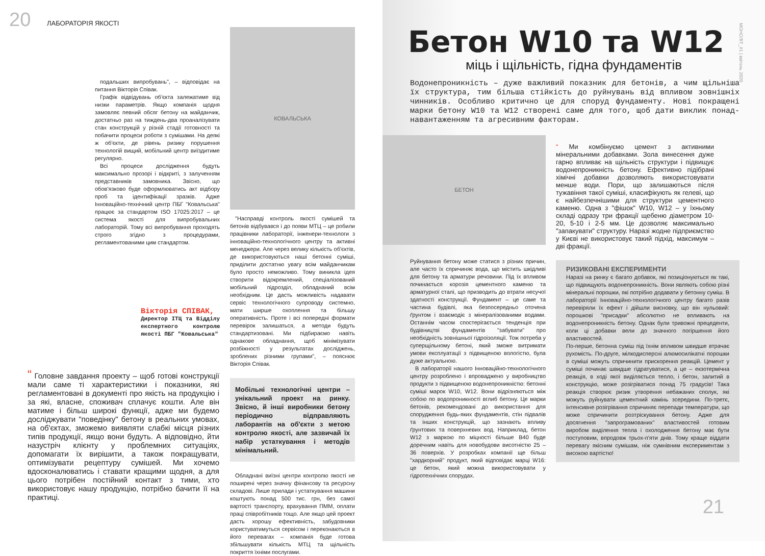20
ЛАБОРАТОРІЯ ЯКОСТІ
подальших випробувань", – відповідає на питання Вікторія Співак.
Графік відвідувань об'єкта залежатиме від низки параметрів. Якщо компанія щодня замовляє певний обсяг бетону на майданчик, достатньо раз на тиждень-два проаналізувати стан конструкцій у різній стадії готовності та побачити процеси роботи з сумішами. На деякі ж об'єкти, де рівень ризику порушення технологій вищий, мобільний центр виїздитиме регулярно.
Всі процеси дослідження будуть максимально прозорі і відкриті, з залученням представників замовника. Звісно, що обов'язково буде оформлюватись акт відбору проб та ідентифікації зразків. Адже Інноваційно-технічний центр ПБГ "Ковальська" працює за стандартом ISO 17025:2017 – це система якості для випробувальних лабораторій. Тому всі випробування проходять строго згідно з процедурами, регламентованими цим стандартом.
Вікторія СПІВАК,
Директор ІТЦ та Відділу експертного контролю якості ПБГ "Ковальська"
КОВАЛЬСЬКА
"Насправді контроль якості сумішей та бетонів відбувався і до появи МТЦ – це робили працівники лабораторії, інженери-технологи з інноваційно-технологічного центру та активні менеджери. Але через велику кількість об'єктів, де використовуються наші бетонні суміші, приділити достатню увагу всім майданчикам було просто неможливо. Тому виникла ідея створити відокремлений, спеціалізований мобільний підрозділ, обладнаний всім необхідним. Це дасть можливість надавати сервіс технологічного супроводу системно, мати ширше охоплення та більшу оперативність. Проте і всі попередні формати перевірок залишаться, а методи будуть стандартизовані. Ми підбираємо навіть однакове обладнання, щоб мінімізувати розбіжності у результатах досліджень, зроблених різними групами", – пояснює Вікторія Співак.
Мобільні технологічні центри – унікальний проект на ринку. Звісно, й інші виробники бетону періодично відправляють лаборантів на об'єкти з метою контролю якості, але зазвичай їх набір устаткування і методів мінімальний.
Обладнані виїзні центри контролю якості не поширені через значну фінансову та ресурсну складові. Лише прилади і устаткування машини коштують понад 500 тис. грн, без самої вартості транспорту, врахування ПММ, оплати праці співробітників тощо. Але якщо цей проект дасть хорошу ефективність, забудовники користуватимуться сервісом і переконаються в його перевагах – компанія буде готова збільшувати кількість МТЦ та щільність покриття їхніми послугами.
“ Головне завдання проекту – щоб готові конструкції мали саме ті характеристики і показники, які регламентовані в документі про якість на продукцію і за які, власне, споживач сплачує кошти. Але він матиме і більш широкі функції, адже ми будемо досліджувати "поведінку" бетону в реальних умовах, на об'єктах, зможемо виявляти слабкі місця різних типів продукції, якщо вони будуть. А відповідно, йти назустріч клієнту у проблемних ситуаціях, допомагати їх вирішити, а також покращувати, оптимізувати рецептуру сумішей. Ми хочемо вдосконалюватись і ставати кращими щодня, а для цього потрібен постійний контакт з тими, хто використовує нашу продукцію, потрібно бачити її на практиці.
МОНОЛІТ_#1 | квітень 2020
Бетон W10 та W12
міць і щільність, гідна фундаментів
Водонепроникність – дуже важливий показник для бетонів, а чим щільніша їх структура, тим більша стійкість до руйнувань від впливом зовнішніх чинників. Особливо критично це для споруд фундаменту. Нові покращені марки бетону W10 та W12 створені саме для того, щоб дати виклик понад-навантаженням та агресивним факторам.
БЕТОН
Руйнування бетону може статися з різних причин, але часто їх спричиняє вода, що містить шкідливі для бетону та арматури речовини. Під їх впливом починається корозія цементного каменю та арматурної сталі, що призводить до втрати несучої здатності конструкції. Фундамент – це саме та частина будівлі, яка безпосередньо оточена ґрунтом і взаємодіє з мінералізованими водами. Останнім часом спостерігається тенденція при будівництві фундаментів "забувати" про необхідність зовнішньої гідроізоляції. Тож потреба у суперщільному бетоні, який зможе витримати умови експлуатації з підвищеною вологістю, була дуже актуальною.
В лабораторії нашого Інноваційно-технологічного центру розроблено і впроваджено у виробництво продукти з підвищеною водонепроникністю: бетонні суміші марок W10, W12. Вони відрізняються між собою по водопроникності вглиб бетону. Це марки бетонів, рекомендовані до використання для спорудження будь-яких фундаментів, стін підвалів та інших конструкцій, що зазнають впливу ґрунтових та поверхневих вод. Наприклад, бетон W12 з маркою по міцності більше В40 буде доречним навіть для новобудови висотністю 25 – 36 поверхів. У розробках компанії ще більш "хардкорний" продукт, який відповідає марці W16: це бетон, який можна використовувати у гідротехнічних спорудах.
“ Ми комбінуємо цемент з активними мінеральними добавками. Зола винесення дуже гарно впливає на щільність структури і підвищує водонепроникність бетону. Ефективно підібрані хімічні добавки дозволяють використовувати менше води. Пори, що залишаються після тужавіння такої суміші, класифікують як гелеві, що є найбезпечнішими для структури цементного каменю. Одна з "фішок" W10, W12 – у їхньому складі одразу три фракції щебеню діаметром 10-20, 5-10 і 2-5 мм. Це дозволяє максимально "запакувати" структуру. Наразі жодне підприємство у Києві не використовує такий підхід, максимум – дві фракції.
РИЗИКОВАНІ ЕКСПЕРИМЕНТИ
Наразі на ринку є багато добавок, які позиціонуються як такі, що підвищують водонепроникність. Вони являють собою різні мінеральні порошки, які потрібно додавати у бетонну суміш. В лабораторії Інноваційно-технологічного центру багато разів перевіряли їх ефект і дійшли висновку, що він нульовий: порошкові "присадки" абсолютно не впливають на водонепроникність бетону. Однак були тривожні прецеденти, коли ці добавки вели до значного погіршення його властивостей.
По-перше, бетонна суміш під їхнім впливом швидше втрачає рухомість. По-друге, мілкодисперсні алюмосилікатні порошки в суміші можуть спричинити прискорення реакцій. Цемент у суміші починає швидше гідратуватися, а це – екзотермічна реакція, в ході якої виділяється тепло, і бетон, залитий в конструкцію, може розігріватися понад 75 градусів! Така реакція створює ризик утворення небажаних сполук, які можуть руйнувати цементний камінь зсередини. По-третє, інтенсивне розігрівання спричиняє перепади температури, що може спричинити розтріскування бетону. Адже для досягнення "запрограмованих" властивостей готовим виробом виділення тепла і охолодження бетону має бути поступовим, впродовж трьох-п'яти днів. Тому краще віддати перевагу якісним сумішам, ніж сумнівним експериментам з високою вартістю!
21